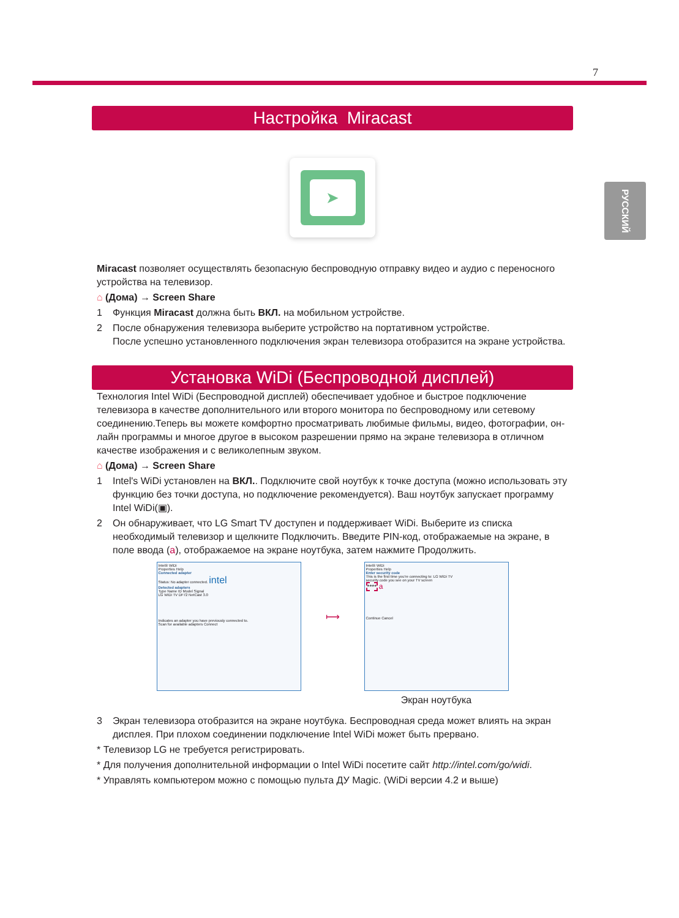7
РУССКИЙ
Настройка Miracast
➤
Miracast позволяет осуществлять безопасную беспроводную отправку видео и аудио с переносного устройства на телевизор.
⌂ (Дома) → Screen Share
1 Функция Miracast должна быть ВКЛ. на мобильном устройстве.
2 После обнаружения телевизора выберите устройство на портативном устройстве.
После успешно установленного подключения экран телевизора отобразится на экране устройства.
Установка WiDi (Беспроводной дисплей)
Технология Intel WiDi (Беспроводной дисплей) обеспечивает удобное и быстрое подключение телевизора в качестве дополнительного или второго монитора по беспроводному или сетевому соединению.Теперь вы можете комфортно просматривать любимые фильмы, видео, фотографии, он-лайн программы и многое другое в высоком разрешении прямо на экране телевизора в отличном качестве изображения и с великолепным звуком.
⌂ (Дома) → Screen Share
1 Intel's WiDi установлен на ВКЛ.. Подключите свой ноутбук к точке доступа (можно использовать эту функцию без точки доступа, но подключение рекомендуется). Ваш ноутбук запускает программу Intel WiDi(▣).
2 Он обнаруживает, что LG Smart TV доступен и поддерживает WiDi. Выберите из списка необходимый телевизор и щелкните Подключить. Введите PIN-код, отображаемые на экране, в поле ввода (a), отображаемое на экране ноутбука, затем нажмите Продолжить.
Intel® WiDi
Properties Help
Connected adapter
Status: No adapter connected. intel
Detected adapters
Type Name ID Model Signal
LG WiDi TV DF72 NetCast 3.0
Indicates an adapter you have previously connected to.
Scan for available adapters Connect
⟼
Intel® WiDi
Properties Help
Enter security code
This is the first time you're connecting to: LG WiDi TV
security code you see on your TV screen
**** a
Continue Cancel
Экран ноутбука
3 Экран телевизора отобразится на экране ноутбука. Беспроводная среда может влиять на экран дисплея. При плохом соединении подключение Intel WiDi может быть прервано.
* Телевизор LG не требуется регистрировать.
* Для получения дополнительной информации о Intel WiDi посетите сайт http://intel.com/go/widi.
* Управлять компьютером можно с помощью пульта ДУ Magic. (WiDi версии 4.2 и выше)